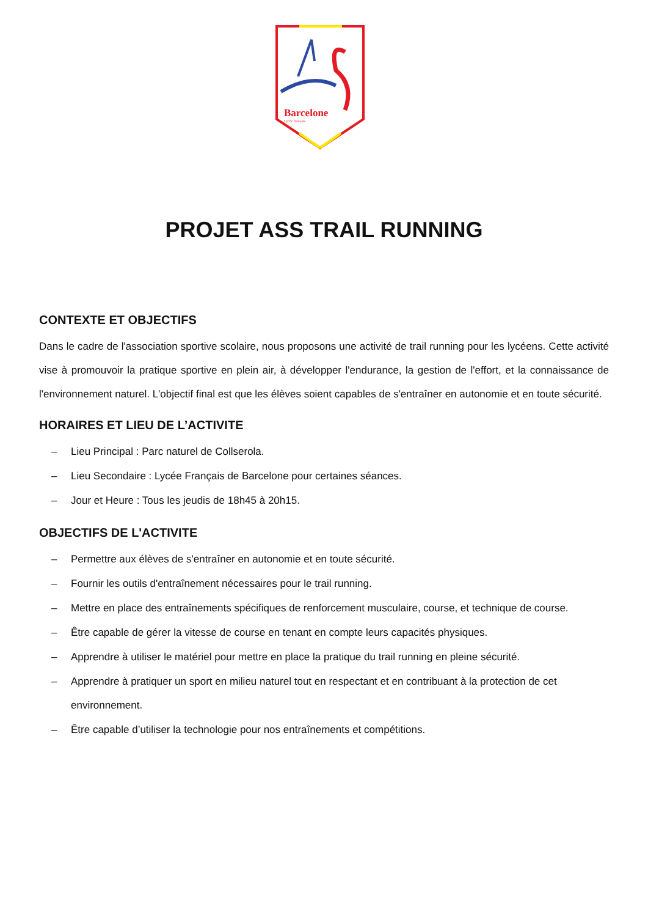Barcelone
Lycée français
PROJET ASS TRAIL RUNNING
CONTEXTE ET OBJECTIFS
Dans le cadre de l'association sportive scolaire, nous proposons une activité de trail running pour les lycéens. Cette activité vise à promouvoir la pratique sportive en plein air, à développer l'endurance, la gestion de l'effort, et la connaissance de l'environnement naturel. L'objectif final est que les élèves soient capables de s'entraîner en autonomie et en toute sécurité.
HORAIRES ET LIEU DE L’ACTIVITE
– Lieu Principal : Parc naturel de Collserola.
– Lieu Secondaire : Lycée Français de Barcelone pour certaines séances.
– Jour et Heure : Tous les jeudis de 18h45 à 20h15.
OBJECTIFS DE L'ACTIVITE
– Permettre aux élèves de s'entraîner en autonomie et en toute sécurité.
– Fournir les outils d'entraînement nécessaires pour le trail running.
– Mettre en place des entraînements spécifiques de renforcement musculaire, course, et technique de course.
– Être capable de gérer la vitesse de course en tenant en compte leurs capacités physiques.
– Apprendre à utiliser le matériel pour mettre en place la pratique du trail running en pleine sécurité.
– Apprendre à pratiquer un sport en milieu naturel tout en respectant et en contribuant à la protection de cet environnement.
– Être capable d’utiliser la technologie pour nos entraînements et compétitions.